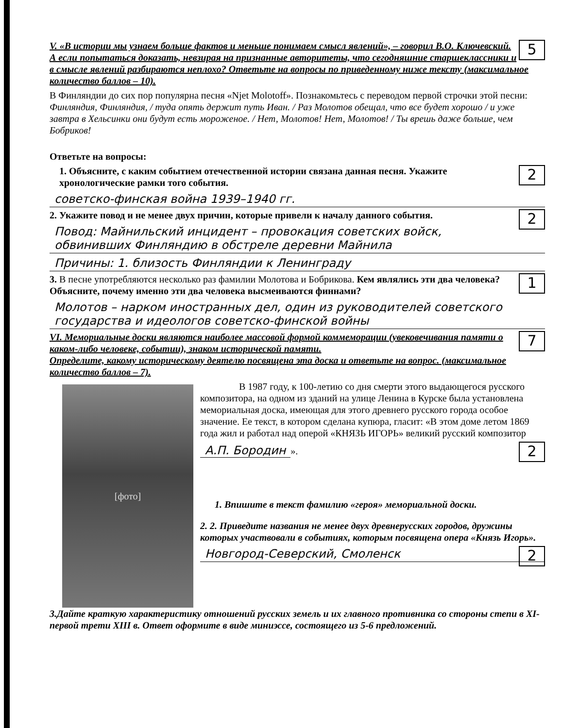5
V. «В истории мы узнаем больше фактов и меньше понимаем смысл явлений», – говорил В.О. Ключевский. А если попытаться доказать, невзирая на признанные авторитеты, что сегодняшние старшеклассники и в смысле явлений разбираются неплохо? Ответьте на вопросы по приведенному ниже тексту (максимальное количество баллов – 10).
В Финляндии до сих пор популярна песня «Njet Molotoff». Познакомьтесь с переводом первой строчки этой песни:
Финляндия, Финляндия, / туда опять держит путь Иван. / Раз Молотов обещал, что все будет хорошо / и уже завтра в Хельсинки они будут есть мороженое. / Нет, Молотов! Нет, Молотов! / Ты врешь даже больше, чем Бобриков!
Ответьте на вопросы:
2
1. Объясните, с каким событием отечественной истории связана данная песня. Укажите хронологические рамки того события.
советско-финская война 1939–1940 гг.
2
2. Укажите повод и не менее двух причин, которые привели к началу данного события.
Повод: Майнильский инцидент – провокация советских войск, обвинивших Финляндию в обстреле деревни Майнила
Причины: 1. близость Финляндии к Ленинграду
1
3. В песне употребляются несколько раз фамилии Молотова и Бобрикова. Кем являлись эти два человека? Объясните, почему именно эти два человека высмеиваются финнами?
Молотов – нарком иностранных дел, один из руководителей советского государства и идеологов советско-финской войны
7
VI. Мемориальные доски являются наиболее массовой формой коммеморации (увековечивания памяти о каком-либо человеке, событии), знаком исторической памяти.
Определите, какому историческому деятелю посвящена эта доска и ответьте на вопрос. (максимальное количество баллов – 7).
[фото]
В 1987 году, к 100-летию со дня смерти этого выдающегося русского композитора, на одном из зданий на улице Ленина в Курске была установлена мемориальная доска, имеющая для этого древнего русского города особое значение. Ее текст, в котором сделана купюра, гласит: «В этом доме летом 1869 года жил и работал над оперой «КНЯЗЬ ИГОРЬ» великий русский композитор
2
А.П. Бородин ».
1. Впишите в текст фамилию «героя» мемориальной доски.
2. 2. Приведите названия не менее двух древнерусских городов, дружины которых участвовали в событиях, которым посвящена опера «Князь Игорь».
2
Новгород-Северский, Смоленск
3.Дайте краткую характеристику отношений русских земель и их главного противника со стороны степи в XI-первой трети XIII в. Ответ оформите в виде миниэссе, состоящего из 5-6 предложений.